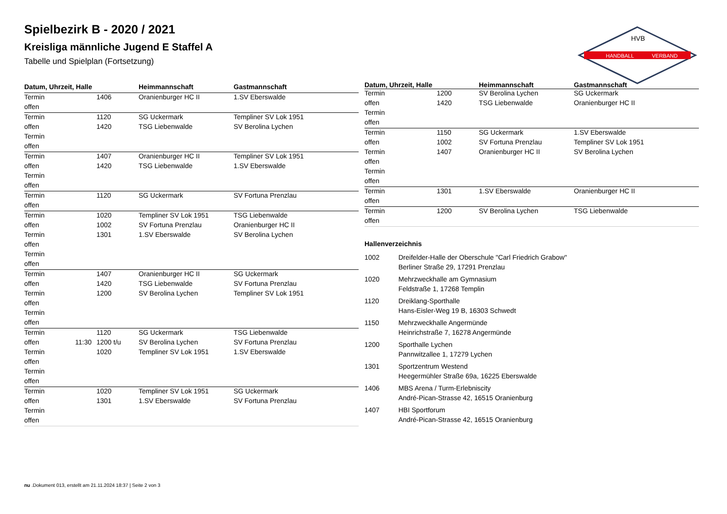HANDBALL
VERBAND
HVB
Spielbezirk B - 2020 / 2021
Kreisliga männliche Jugend E Staffel A
Tabelle und Spielplan (Fortsetzung)
| Datum, Uhrzeit, Halle | | | Heimmannschaft | Gastmannschaft |
| --- | --- | --- | --- | --- |
| Termin | | 1406 | Oranienburger HC II | 1.SV Eberswalde |
| offen | | | | |
| Termin | | 1120 | SG Uckermark | Templiner SV Lok 1951 |
| offen | | 1420 | TSG Liebenwalde | SV Berolina Lychen |
| Termin | | | | |
| offen | | | | |
| Termin | | 1407 | Oranienburger HC II | Templiner SV Lok 1951 |
| offen | | 1420 | TSG Liebenwalde | 1.SV Eberswalde |
| Termin | | | | |
| offen | | | | |
| Termin | | 1120 | SG Uckermark | SV Fortuna Prenzlau |
| offen | | | | |
| Termin | | 1020 | Templiner SV Lok 1951 | TSG Liebenwalde |
| offen | | 1002 | SV Fortuna Prenzlau | Oranienburger HC II |
| Termin | | 1301 | 1.SV Eberswalde | SV Berolina Lychen |
| offen | | | | |
| Termin | | | | |
| offen | | | | |
| Termin | | 1407 | Oranienburger HC II | SG Uckermark |
| offen | | 1420 | TSG Liebenwalde | SV Fortuna Prenzlau |
| Termin | | 1200 | SV Berolina Lychen | Templiner SV Lok 1951 |
| offen | | | | |
| Termin | | | | |
| offen | | | | |
| Termin | | 1120 | SG Uckermark | TSG Liebenwalde |
| offen | 11:30 | 1200 t/u | SV Berolina Lychen | SV Fortuna Prenzlau |
| Termin | | 1020 | Templiner SV Lok 1951 | 1.SV Eberswalde |
| offen | | | | |
| Termin | | | | |
| offen | | | | |
| Termin | | 1020 | Templiner SV Lok 1951 | SG Uckermark |
| offen | | 1301 | 1.SV Eberswalde | SV Fortuna Prenzlau |
| Termin | | | | |
| offen | | | | |
| Datum, Uhrzeit, Halle | | | Heimmannschaft | Gastmannschaft |
| --- | --- | --- | --- | --- |
| Termin | | 1200 | SV Berolina Lychen | SG Uckermark |
| offen | | 1420 | TSG Liebenwalde | Oranienburger HC II |
| Termin | | | | |
| offen | | | | |
| Termin | | 1150 | SG Uckermark | 1.SV Eberswalde |
| offen | | 1002 | SV Fortuna Prenzlau | Templiner SV Lok 1951 |
| Termin | | 1407 | Oranienburger HC II | SV Berolina Lychen |
| offen | | | | |
| Termin | | | | |
| offen | | | | |
| Termin | | 1301 | 1.SV Eberswalde | Oranienburger HC II |
| offen | | | | |
| Termin | | 1200 | SV Berolina Lychen | TSG Liebenwalde |
| offen | | | | |
Hallenverzeichnis
1002 Dreifelder-Halle der Oberschule "Carl Friedrich Grabow"
Berliner Straße 29, 17291 Prenzlau
1020 Mehrzweckhalle am Gymnasium
Feldstraße 1, 17268 Templin
1120 Dreiklang-Sporthalle
Hans-Eisler-Weg 19 B, 16303 Schwedt
1150 Mehrzweckhalle Angermünde
Heinrichstraße 7, 16278 Angermünde
1200 Sporthalle Lychen
Pannwitzallee 1, 17279 Lychen
1301 Sportzentrum Westend
Heegermühler Straße 69a, 16225 Eberswalde
1406 MBS Arena / Turm-Erlebniscity
André-Pican-Strasse 42, 16515 Oranienburg
1407 HBI Sportforum
André-Pican-Strasse 42, 16515 Oranienburg
nu .Dokument 013, erstellt am 21.11.2024 18:37 | Seite 2 von 3